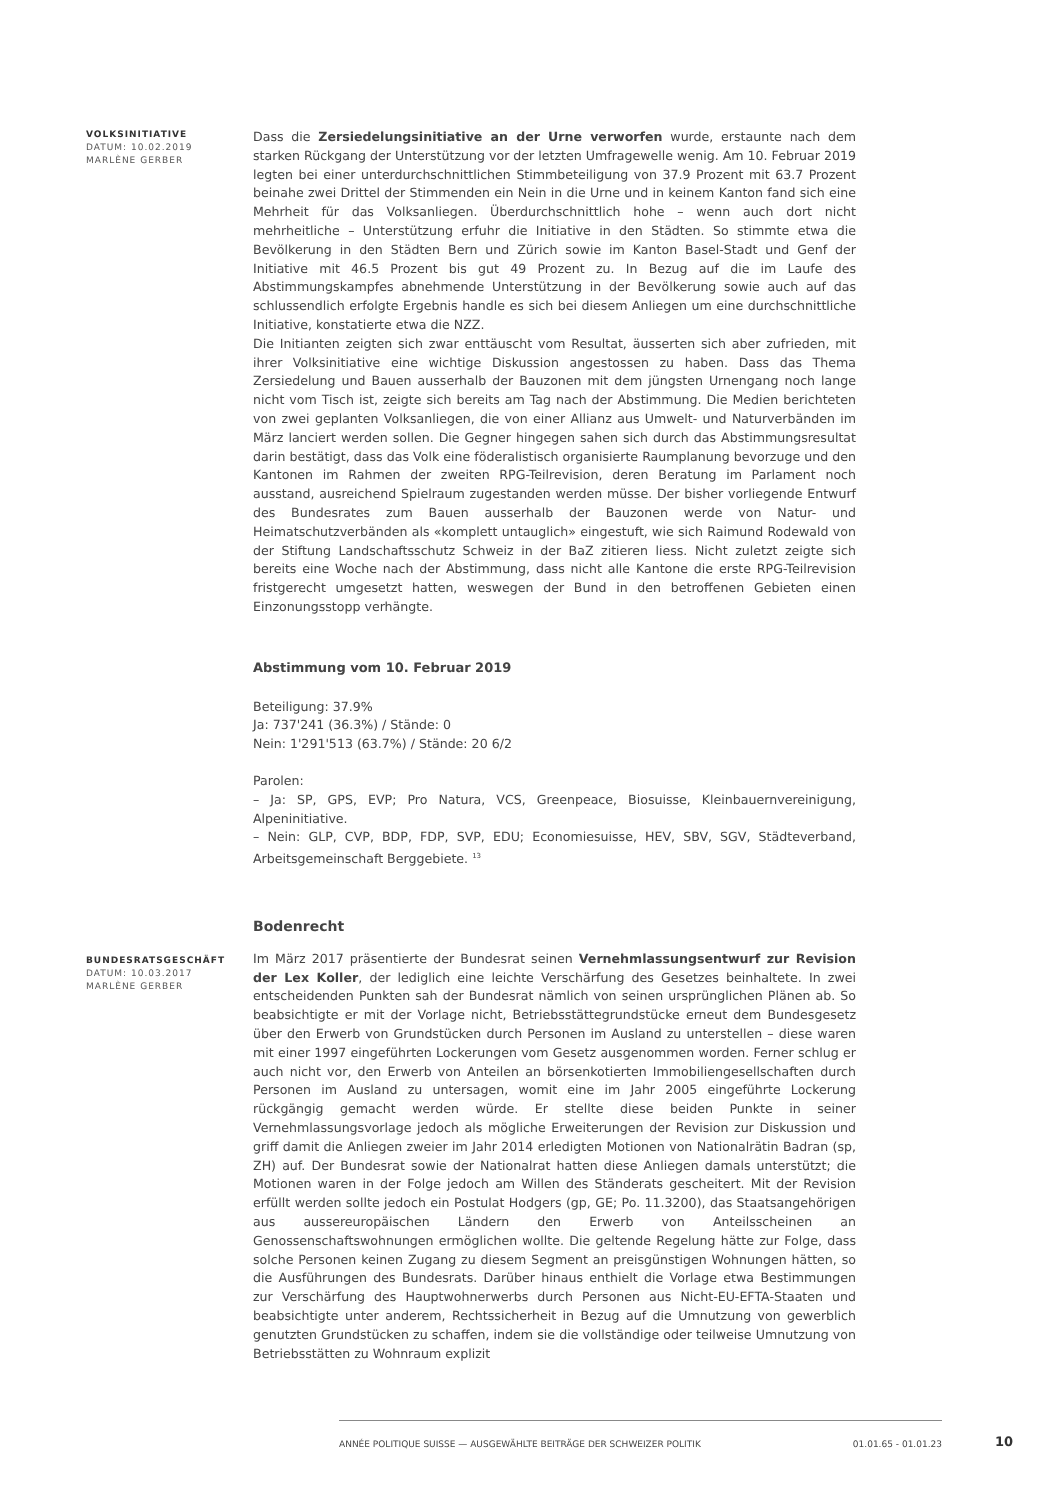VOLKSINITIATIVE
DATUM: 10.02.2019
MARLÈNE GERBER
Dass die Zersiedelungsinitiative an der Urne verworfen wurde, erstaunte nach dem starken Rückgang der Unterstützung vor der letzten Umfragewelle wenig. Am 10. Februar 2019 legten bei einer unterdurchschnittlichen Stimmbeteiligung von 37.9 Prozent mit 63.7 Prozent beinahe zwei Drittel der Stimmenden ein Nein in die Urne und in keinem Kanton fand sich eine Mehrheit für das Volksanliegen. Überdurchschnittlich hohe – wenn auch dort nicht mehrheitliche – Unterstützung erfuhr die Initiative in den Städten. So stimmte etwa die Bevölkerung in den Städten Bern und Zürich sowie im Kanton Basel-Stadt und Genf der Initiative mit 46.5 Prozent bis gut 49 Prozent zu. In Bezug auf die im Laufe des Abstimmungskampfes abnehmende Unterstützung in der Bevölkerung sowie auch auf das schlussendlich erfolgte Ergebnis handle es sich bei diesem Anliegen um eine durchschnittliche Initiative, konstatierte etwa die NZZ.
Die Initianten zeigten sich zwar enttäuscht vom Resultat, äusserten sich aber zufrieden, mit ihrer Volksinitiative eine wichtige Diskussion angestossen zu haben. Dass das Thema Zersiedelung und Bauen ausserhalb der Bauzonen mit dem jüngsten Urnengang noch lange nicht vom Tisch ist, zeigte sich bereits am Tag nach der Abstimmung. Die Medien berichteten von zwei geplanten Volksanliegen, die von einer Allianz aus Umwelt- und Naturverbänden im März lanciert werden sollen. Die Gegner hingegen sahen sich durch das Abstimmungsresultat darin bestätigt, dass das Volk eine föderalistisch organisierte Raumplanung bevorzuge und den Kantonen im Rahmen der zweiten RPG-Teilrevision, deren Beratung im Parlament noch ausstand, ausreichend Spielraum zugestanden werden müsse. Der bisher vorliegende Entwurf des Bundesrates zum Bauen ausserhalb der Bauzonen werde von Natur- und Heimatschutzverbänden als «komplett untauglich» eingestuft, wie sich Raimund Rodewald von der Stiftung Landschaftsschutz Schweiz in der BaZ zitieren liess. Nicht zuletzt zeigte sich bereits eine Woche nach der Abstimmung, dass nicht alle Kantone die erste RPG-Teilrevision fristgerecht umgesetzt hatten, weswegen der Bund in den betroffenen Gebieten einen Einzonungsstopp verhängte.
Abstimmung vom 10. Februar 2019
Beteiligung: 37.9%
Ja: 737'241 (36.3%) / Stände: 0
Nein: 1'291'513 (63.7%) / Stände: 20 6/2
Parolen:
– Ja: SP, GPS, EVP; Pro Natura, VCS, Greenpeace, Biosuisse, Kleinbauernvereinigung, Alpeninitiative.
– Nein: GLP, CVP, BDP, FDP, SVP, EDU; Economiesuisse, HEV, SBV, SGV, Städteverband, Arbeitsgemeinschaft Berggebiete. <sup>13</sup>
Bodenrecht
BUNDESRATSGESCHÄFT
DATUM: 10.03.2017
MARLÈNE GERBER
Im März 2017 präsentierte der Bundesrat seinen Vernehmlassungsentwurf zur Revision der Lex Koller, der lediglich eine leichte Verschärfung des Gesetzes beinhaltete. In zwei entscheidenden Punkten sah der Bundesrat nämlich von seinen ursprünglichen Plänen ab. So beabsichtigte er mit der Vorlage nicht, Betriebsstättegrundstücke erneut dem Bundesgesetz über den Erwerb von Grundstücken durch Personen im Ausland zu unterstellen – diese waren mit einer 1997 eingeführten Lockerungen vom Gesetz ausgenommen worden. Ferner schlug er auch nicht vor, den Erwerb von Anteilen an börsenkotierten Immobiliengesellschaften durch Personen im Ausland zu untersagen, womit eine im Jahr 2005 eingeführte Lockerung rückgängig gemacht werden würde. Er stellte diese beiden Punkte in seiner Vernehmlassungsvorlage jedoch als mögliche Erweiterungen der Revision zur Diskussion und griff damit die Anliegen zweier im Jahr 2014 erledigten Motionen von Nationalrätin Badran (sp, ZH) auf. Der Bundesrat sowie der Nationalrat hatten diese Anliegen damals unterstützt; die Motionen waren in der Folge jedoch am Willen des Ständerats gescheitert. Mit der Revision erfüllt werden sollte jedoch ein Postulat Hodgers (gp, GE; Po. 11.3200), das Staatsangehörigen aus aussereuropäischen Ländern den Erwerb von Anteilsscheinen an Genossenschaftswohnungen ermöglichen wollte. Die geltende Regelung hätte zur Folge, dass solche Personen keinen Zugang zu diesem Segment an preisgünstigen Wohnungen hätten, so die Ausführungen des Bundesrats. Darüber hinaus enthielt die Vorlage etwa Bestimmungen zur Verschärfung des Hauptwohnerwerbs durch Personen aus Nicht-EU-EFTA-Staaten und beabsichtigte unter anderem, Rechtssicherheit in Bezug auf die Umnutzung von gewerblich genutzten Grundstücken zu schaffen, indem sie die vollständige oder teilweise Umnutzung von Betriebsstätten zu Wohnraum explizit
ANNÉE POLITIQUE SUISSE — AUSGEWÄHLTE BEITRÄGE DER SCHWEIZER POLITIK 01.01.65 - 01.01.23
10